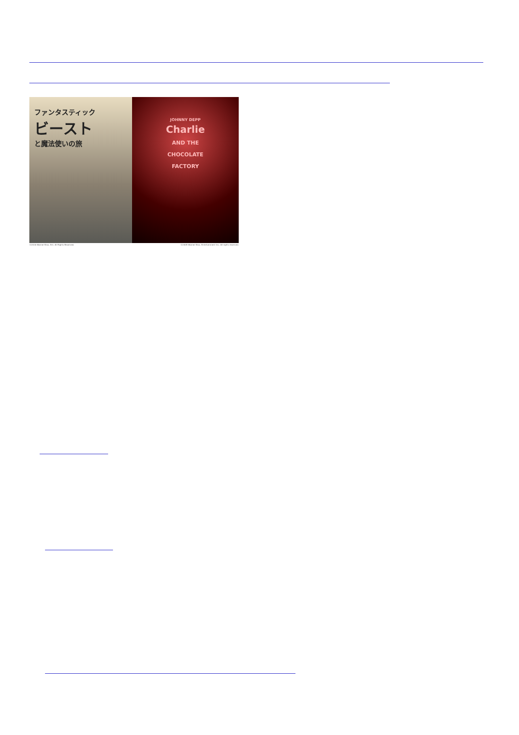ファンタスティック
ビースト
と魔法使いの旅
JOHNNY DEPP
Charlie
AND THE
CHOCOLATE
FACTORY
©2016 Warner Bros. Ent. All Rights Reserved. ©2005 Warner Bros. Entertainment Inc. All rights reserved.